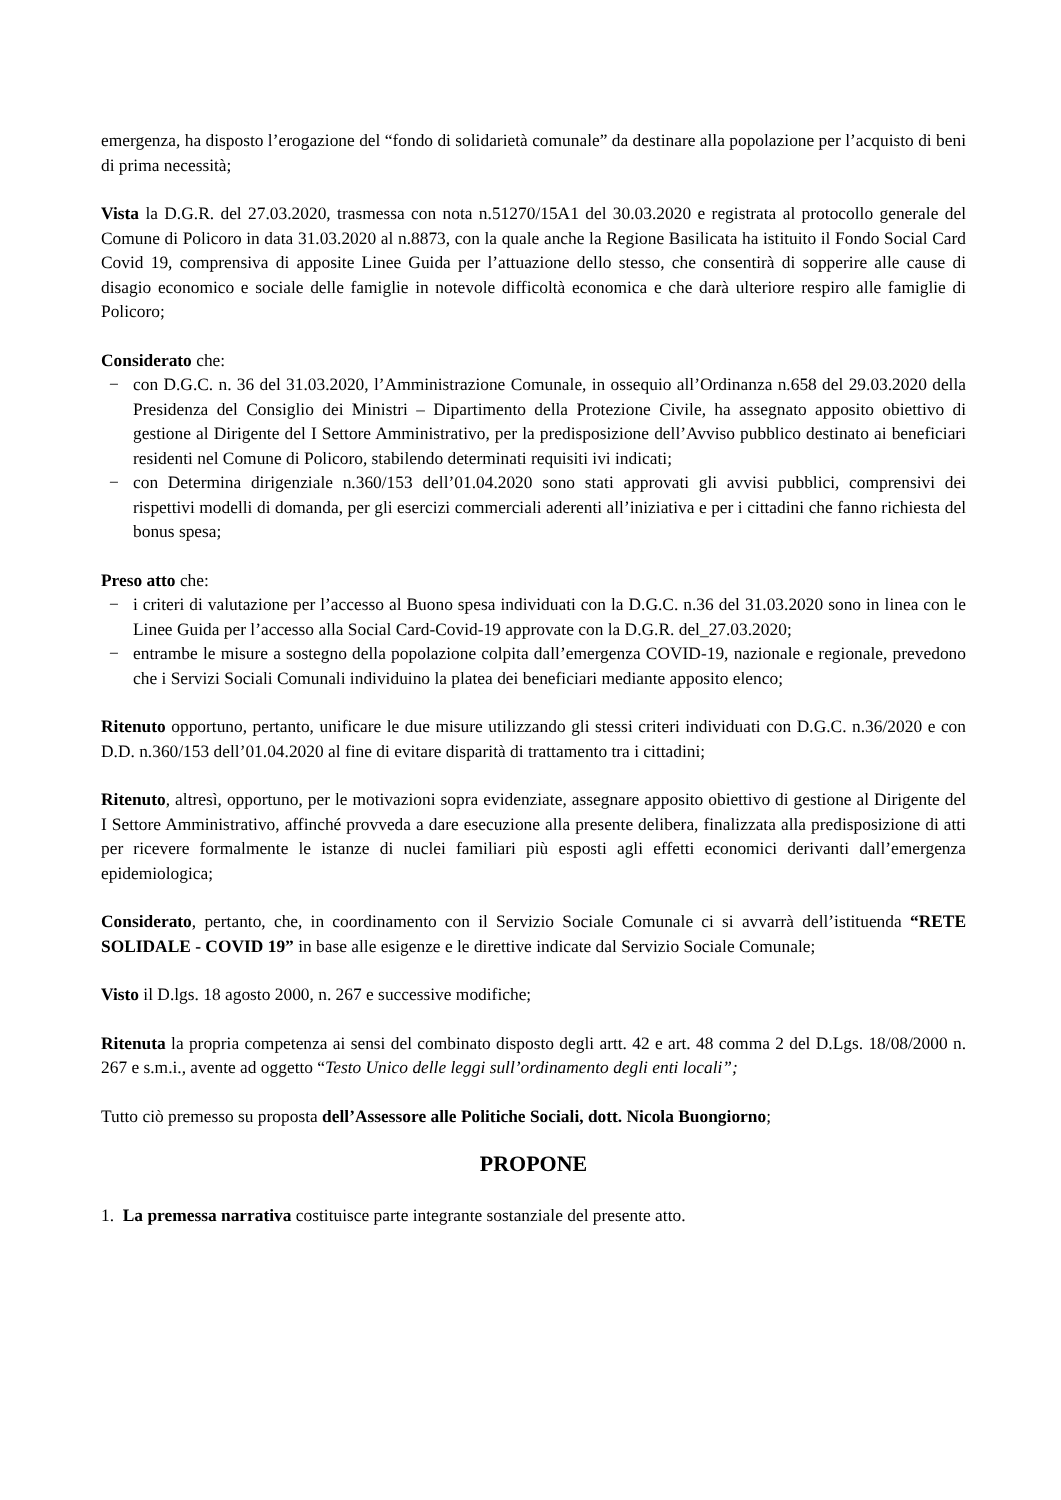emergenza, ha disposto l’erogazione del “fondo di solidarietà comunale” da destinare alla popolazione per l’acquisto di beni di prima necessità;
Vista la D.G.R. del 27.03.2020, trasmessa con nota n.51270/15A1 del 30.03.2020 e registrata al protocollo generale del Comune di Policoro in data 31.03.2020 al n.8873, con la quale anche la Regione Basilicata ha istituito il Fondo Social Card Covid 19, comprensiva di apposite Linee Guida per l’attuazione dello stesso, che consentirà di sopperire alle cause di disagio economico e sociale delle famiglie in notevole difficoltà economica e che darà ulteriore respiro alle famiglie di Policoro;
Considerato che:
− con D.G.C. n. 36 del 31.03.2020, l’Amministrazione Comunale, in ossequio all’Ordinanza n.658 del 29.03.2020 della Presidenza del Consiglio dei Ministri – Dipartimento della Protezione Civile, ha assegnato apposito obiettivo di gestione al Dirigente del I Settore Amministrativo, per la predisposizione dell’Avviso pubblico destinato ai beneficiari residenti nel Comune di Policoro, stabilendo determinati requisiti ivi indicati;
− con Determina dirigenziale n.360/153 dell’01.04.2020 sono stati approvati gli avvisi pubblici, comprensivi dei rispettivi modelli di domanda, per gli esercizi commerciali aderenti all’iniziativa e per i cittadini che fanno richiesta del bonus spesa;
Preso atto che:
− i criteri di valutazione per l’accesso al Buono spesa individuati con la D.G.C. n.36 del 31.03.2020 sono in linea con le Linee Guida per l’accesso alla Social Card-Covid-19 approvate con la D.G.R. del_27.03.2020;
− entrambe le misure a sostegno della popolazione colpita dall’emergenza COVID-19, nazionale e regionale, prevedono che i Servizi Sociali Comunali individuino la platea dei beneficiari mediante apposito elenco;
Ritenuto opportuno, pertanto, unificare le due misure utilizzando gli stessi criteri individuati con D.G.C. n.36/2020 e con D.D. n.360/153 dell’01.04.2020 al fine di evitare disparità di trattamento tra i cittadini;
Ritenuto, altresì, opportuno, per le motivazioni sopra evidenziate, assegnare apposito obiettivo di gestione al Dirigente del I Settore Amministrativo, affinché provveda a dare esecuzione alla presente delibera, finalizzata alla predisposizione di atti per ricevere formalmente le istanze di nuclei familiari più esposti agli effetti economici derivanti dall’emergenza epidemiologica;
Considerato, pertanto, che, in coordinamento con il Servizio Sociale Comunale ci si avvarrà dell’istituenda “RETE SOLIDALE - COVID 19” in base alle esigenze e le direttive indicate dal Servizio Sociale Comunale;
Visto il D.lgs. 18 agosto 2000, n. 267 e successive modifiche;
Ritenuta la propria competenza ai sensi del combinato disposto degli artt. 42 e art. 48 comma 2 del D.Lgs. 18/08/2000 n. 267 e s.m.i., avente ad oggetto “Testo Unico delle leggi sull’ordinamento degli enti locali”;
Tutto ciò premesso su proposta dell’Assessore alle Politiche Sociali, dott. Nicola Buongiorno;
PROPONE
1. La premessa narrativa costituisce parte integrante sostanziale del presente atto.